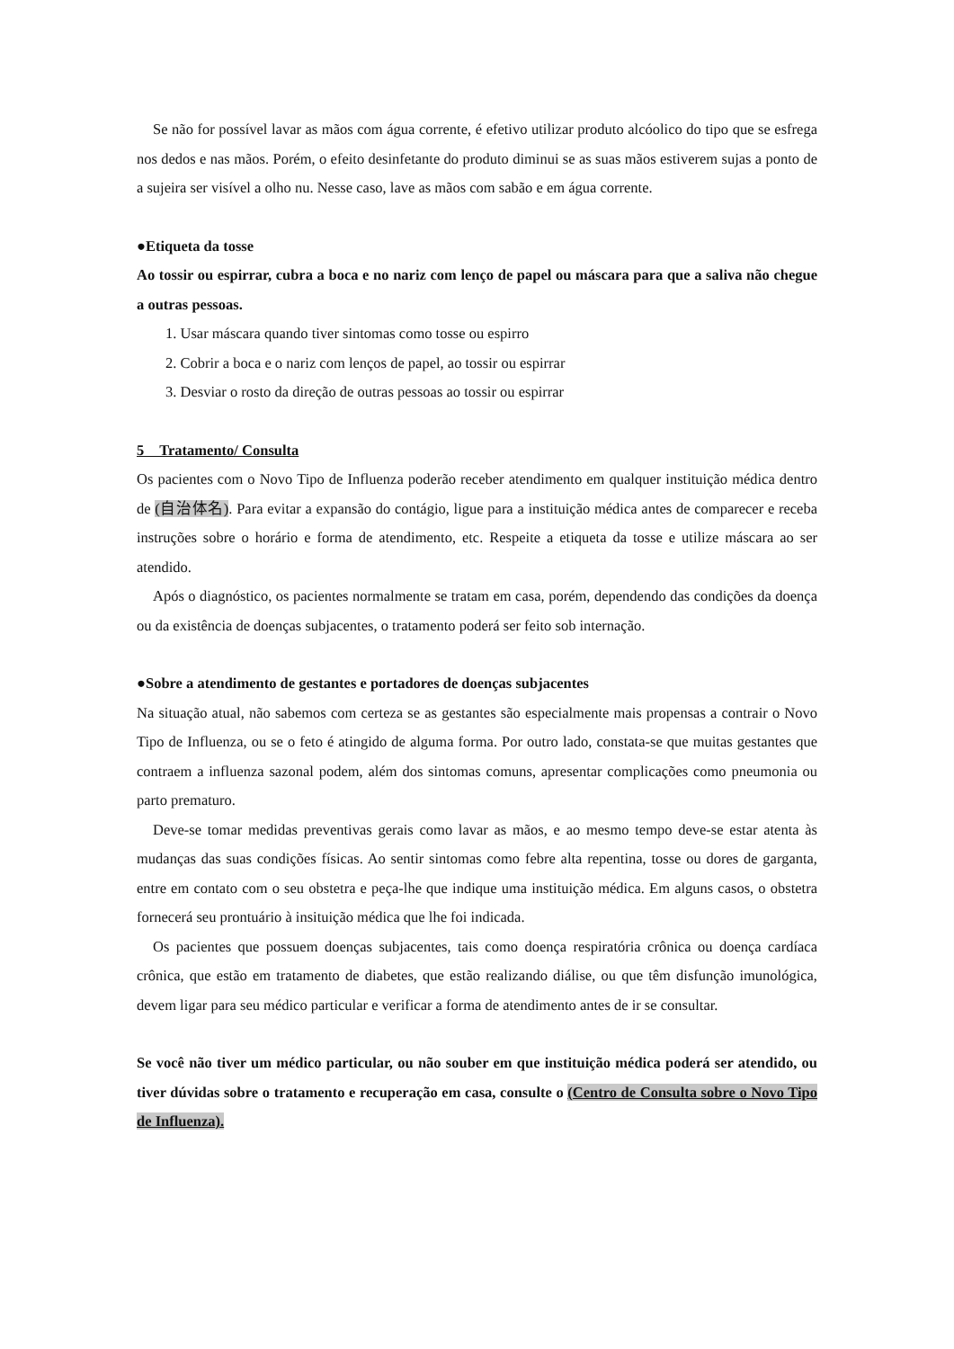Se não for possível lavar as mãos com água corrente, é efetivo utilizar produto alcóolico do tipo que se esfrega nos dedos e nas mãos. Porém, o efeito desinfetante do produto diminui se as suas mãos estiverem sujas a ponto de a sujeira ser visível a olho nu. Nesse caso, lave as mãos com sabão e em água corrente.
●Etiqueta da tosse
Ao tossir ou espirrar, cubra a boca e no nariz com lenço de papel ou máscara para que a saliva não chegue a outras pessoas.
1. Usar máscara quando tiver sintomas como tosse ou espirro
2. Cobrir a boca e o nariz com lenços de papel, ao tossir ou espirrar
3. Desviar o rosto da direção de outras pessoas ao tossir ou espirrar
5　Tratamento/ Consulta
Os pacientes com o Novo Tipo de Influenza poderão receber atendimento em qualquer instituição médica dentro de (自治体名). Para evitar a expansão do contágio, ligue para a instituição médica antes de comparecer e receba instruções sobre o horário e forma de atendimento, etc. Respeite a etiqueta da tosse e utilize máscara ao ser atendido.
Após o diagnóstico, os pacientes normalmente se tratam em casa, porém, dependendo das condições da doença ou da existência de doenças subjacentes, o tratamento poderá ser feito sob internação.
●Sobre a atendimento de gestantes e portadores de doenças subjacentes
Na situação atual, não sabemos com certeza se as gestantes são especialmente mais propensas a contrair o Novo Tipo de Influenza, ou se o feto é atingido de alguma forma. Por outro lado, constata-se que muitas gestantes que contraem a influenza sazonal podem, além dos sintomas comuns, apresentar complicações como pneumonia ou parto prematuro.
Deve-se tomar medidas preventivas gerais como lavar as mãos, e ao mesmo tempo deve-se estar atenta às mudanças das suas condições físicas. Ao sentir sintomas como febre alta repentina, tosse ou dores de garganta, entre em contato com o seu obstetra e peça-lhe que indique uma instituição médica. Em alguns casos, o obstetra fornecerá seu prontuário à insituição médica que lhe foi indicada.
Os pacientes que possuem doenças subjacentes, tais como doença respiratória crônica ou doença cardíaca crônica, que estão em tratamento de diabetes, que estão realizando diálise, ou que têm disfunção imunológica, devem ligar para seu médico particular e verificar a forma de atendimento antes de ir se consultar.
Se você não tiver um médico particular, ou não souber em que instituição médica poderá ser atendido, ou tiver dúvidas sobre o tratamento e recuperação em casa, consulte o (Centro de Consulta sobre o Novo Tipo de Influenza).